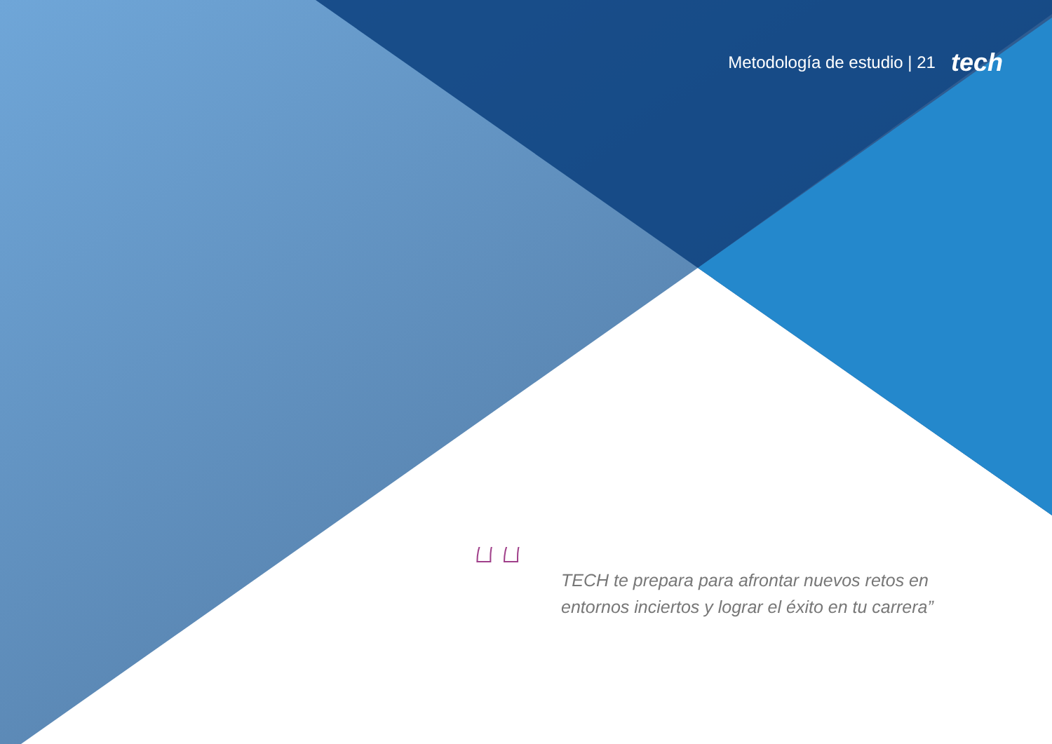Metodología de estudio | 21 tech
“
TECH te prepara para afrontar nuevos retos en entornos inciertos y lograr el éxito en tu carrera”